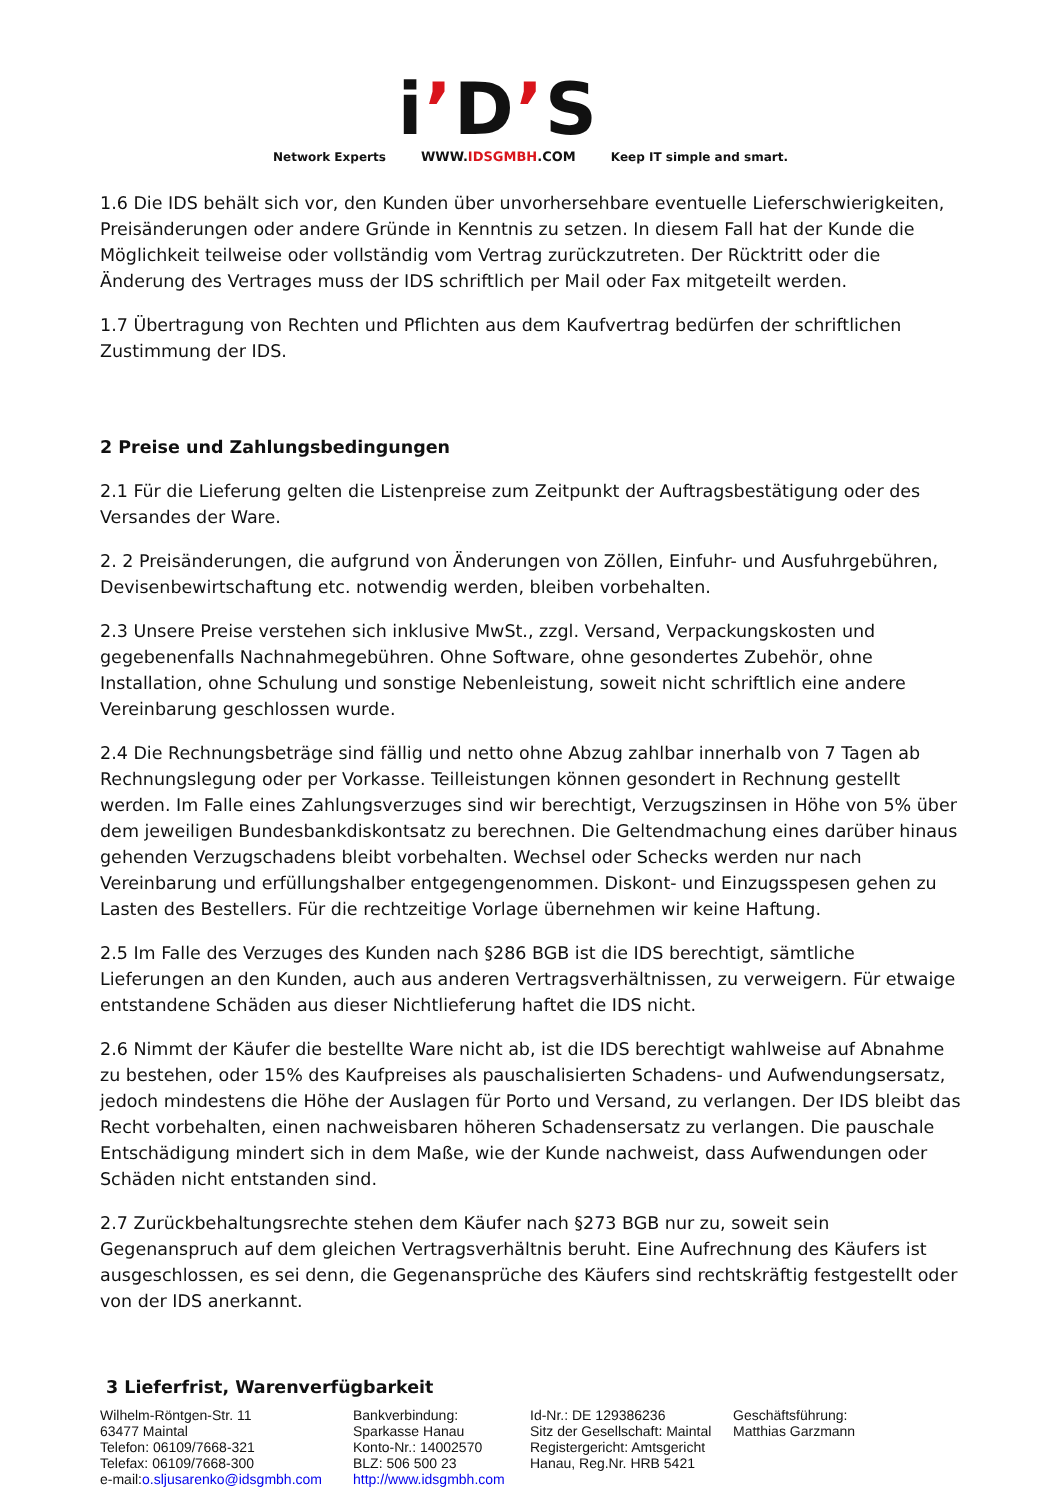Network Experts
i’D’S
WWW.IDSGMBH.COM
Keep IT simple and smart.
1.6 Die IDS behält sich vor, den Kunden über unvorhersehbare eventuelle Lieferschwierigkeiten, Preisänderungen oder andere Gründe in Kenntnis zu setzen. In diesem Fall hat der Kunde die Möglichkeit teilweise oder vollständig vom Vertrag zurückzutreten. Der Rücktritt oder die Änderung des Vertrages muss der IDS schriftlich per Mail oder Fax mitgeteilt werden.
1.7 Übertragung von Rechten und Pflichten aus dem Kaufvertrag bedürfen der schriftlichen Zustimmung der IDS.
2 Preise und Zahlungsbedingungen
2.1 Für die Lieferung gelten die Listenpreise zum Zeitpunkt der Auftragsbestätigung oder des Versandes der Ware.
2. 2 Preisänderungen, die aufgrund von Änderungen von Zöllen, Einfuhr- und Ausfuhrgebühren, Devisenbewirtschaftung etc. notwendig werden, bleiben vorbehalten.
2.3 Unsere Preise verstehen sich inklusive MwSt., zzgl. Versand, Verpackungskosten und gegebenenfalls Nachnahmegebühren. Ohne Software, ohne gesondertes Zubehör, ohne Installation, ohne Schulung und sonstige Nebenleistung, soweit nicht schriftlich eine andere Vereinbarung geschlossen wurde.
2.4 Die Rechnungsbeträge sind fällig und netto ohne Abzug zahlbar innerhalb von 7 Tagen ab Rechnungslegung oder per Vorkasse. Teilleistungen können gesondert in Rechnung gestellt werden. Im Falle eines Zahlungsverzuges sind wir berechtigt, Verzugszinsen in Höhe von 5% über dem jeweiligen Bundesbankdiskontsatz zu berechnen. Die Geltendmachung eines darüber hinaus gehenden Verzugschadens bleibt vorbehalten. Wechsel oder Schecks werden nur nach Vereinbarung und erfüllungshalber entgegengenommen. Diskont- und Einzugsspesen gehen zu Lasten des Bestellers. Für die rechtzeitige Vorlage übernehmen wir keine Haftung.
2.5 Im Falle des Verzuges des Kunden nach §286 BGB ist die IDS berechtigt, sämtliche Lieferungen an den Kunden, auch aus anderen Vertragsverhältnissen, zu verweigern. Für etwaige entstandene Schäden aus dieser Nichtlieferung haftet die IDS nicht.
2.6 Nimmt der Käufer die bestellte Ware nicht ab, ist die IDS berechtigt wahlweise auf Abnahme zu bestehen, oder 15% des Kaufpreises als pauschalisierten Schadens- und Aufwendungsersatz, jedoch mindestens die Höhe der Auslagen für Porto und Versand, zu verlangen. Der IDS bleibt das Recht vorbehalten, einen nachweisbaren höheren Schadensersatz zu verlangen. Die pauschale Entschädigung mindert sich in dem Maße, wie der Kunde nachweist, dass Aufwendungen oder Schäden nicht entstanden sind.
2.7 Zurückbehaltungsrechte stehen dem Käufer nach §273 BGB nur zu, soweit sein Gegenanspruch auf dem gleichen Vertragsverhältnis beruht. Eine Aufrechnung des Käufers ist ausgeschlossen, es sei denn, die Gegenansprüche des Käufers sind rechtskräftig festgestellt oder von der IDS anerkannt.
3 Lieferfrist, Warenverfügbarkeit
Wilhelm-Röntgen-Str. 11
63477 Maintal
Telefon: 06109/7668-321
Telefax: 06109/7668-300
e-mail:o.sljusarenko@idsgmbh.com
Bankverbindung:
Sparkasse Hanau
Konto-Nr.: 14002570
BLZ: 506 500 23
http://www.idsgmbh.com
Id-Nr.: DE 129386236
Sitz der Gesellschaft: Maintal
Registergericht: Amtsgericht
Hanau, Reg.Nr. HRB 5421
Geschäftsführung:
Matthias Garzmann